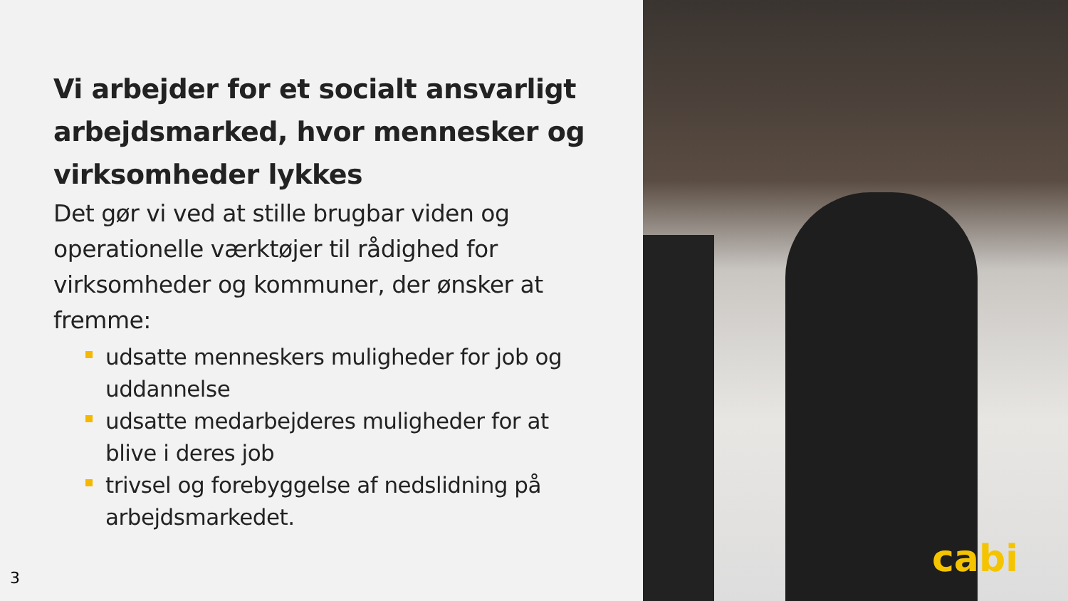Vi arbejder for et socialt ansvarligt arbejdsmarked, hvor mennesker og virksomheder lykkes
Det gør vi ved at stille brugbar viden og operationelle værktøjer til rådighed for virksomheder og kommuner, der ønsker at fremme:
udsatte menneskers muligheder for job og uddannelse
udsatte medarbejderes muligheder for at blive i deres job
trivsel og forebyggelse af nedslidning på arbejdsmarkedet.
3
cabi